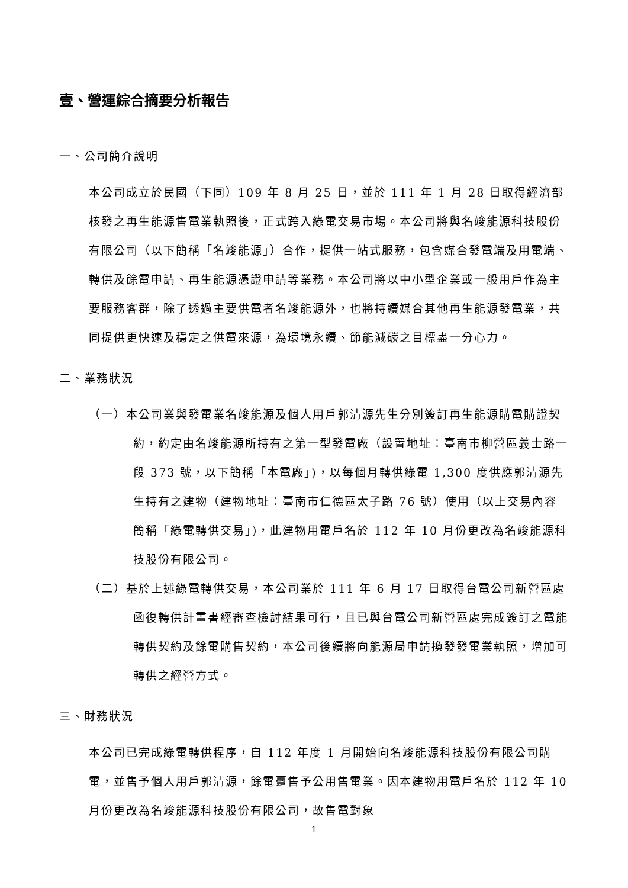壹、營運綜合摘要分析報告
一、公司簡介說明
本公司成立於民國（下同）109 年 8 月 25 日，並於 111 年 1 月 28 日取得經濟部核發之再生能源售電業執照後，正式跨入綠電交易市場。本公司將與名竣能源科技股份有限公司（以下簡稱「名竣能源」）合作，提供一站式服務，包含媒合發電端及用電端、轉供及餘電申請、再生能源憑證申請等業務。本公司將以中小型企業或一般用戶作為主要服務客群，除了透過主要供電者名竣能源外，也將持續媒合其他再生能源發電業，共同提供更快速及穩定之供電來源，為環境永續、節能減碳之目標盡一分心力。
二、業務狀況
（一）本公司業與發電業名竣能源及個人用戶郭清源先生分別簽訂再生能源購電購證契約，約定由名竣能源所持有之第一型發電廠（設置地址：臺南市柳營區義士路一段 373 號，以下簡稱「本電廠」)，以每個月轉供綠電 1,300 度供應郭清源先生持有之建物（建物地址：臺南市仁德區太子路 76 號）使用（以上交易內容簡稱「綠電轉供交易」)，此建物用電戶名於 112 年 10 月份更改為名竣能源科技股份有限公司。
（二）基於上述綠電轉供交易，本公司業於 111 年 6 月 17 日取得台電公司新營區處函復轉供計畫書經審查檢討結果可行，且已與台電公司新營區處完成簽訂之電能轉供契約及餘電購售契約，本公司後續將向能源局申請換發發電業執照，增加可轉供之經營方式。
三、財務狀況
本公司已完成綠電轉供程序，自 112 年度 1 月開始向名竣能源科技股份有限公司購電，並售予個人用戶郭清源，餘電躉售予公用售電業。因本建物用電戶名於 112 年 10 月份更改為名竣能源科技股份有限公司，故售電對象
1